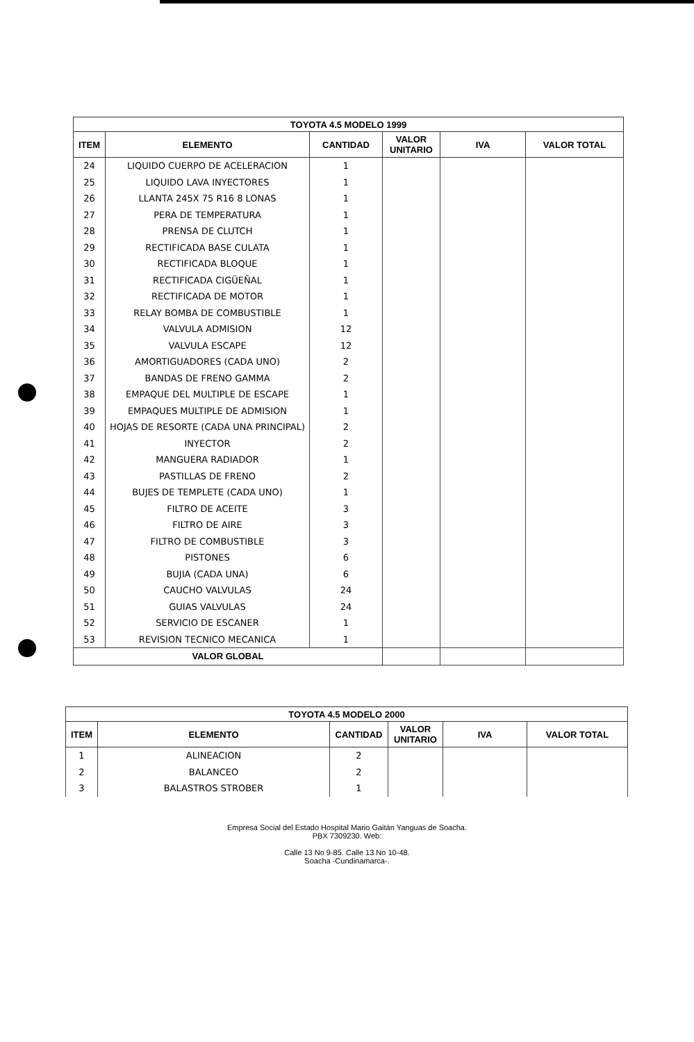| TOYOTA 4.5 MODELO 1999 | | | | | |
| --- | --- | --- | --- | --- | --- |
| ITEM | ELEMENTO | CANTIDAD | VALOR UNITARIO | IVA | VALOR TOTAL |
| 24 | LIQUIDO CUERPO DE ACELERACION | 1 | | | |
| 25 | LIQUIDO LAVA INYECTORES | 1 | | | |
| 26 | LLANTA 245X 75 R16 8 LONAS | 1 | | | |
| 27 | PERA DE TEMPERATURA | 1 | | | |
| 28 | PRENSA DE CLUTCH | 1 | | | |
| 29 | RECTIFICADA BASE CULATA | 1 | | | |
| 30 | RECTIFICADA BLOQUE | 1 | | | |
| 31 | RECTIFICADA CIGÜEÑAL | 1 | | | |
| 32 | RECTIFICADA DE MOTOR | 1 | | | |
| 33 | RELAY BOMBA DE COMBUSTIBLE | 1 | | | |
| 34 | VALVULA ADMISION | 12 | | | |
| 35 | VALVULA ESCAPE | 12 | | | |
| 36 | AMORTIGUADORES (CADA UNO) | 2 | | | |
| 37 | BANDAS DE FRENO GAMMA | 2 | | | |
| 38 | EMPAQUE DEL MULTIPLE DE ESCAPE | 1 | | | |
| 39 | EMPAQUES MULTIPLE DE ADMISION | 1 | | | |
| 40 | HOJAS DE RESORTE (CADA UNA PRINCIPAL) | 2 | | | |
| 41 | INYECTOR | 2 | | | |
| 42 | MANGUERA RADIADOR | 1 | | | |
| 43 | PASTILLAS DE FRENO | 2 | | | |
| 44 | BUJES DE TEMPLETE (CADA UNO) | 1 | | | |
| 45 | FILTRO DE ACEITE | 3 | | | |
| 46 | FILTRO DE AIRE | 3 | | | |
| 47 | FILTRO DE COMBUSTIBLE | 3 | | | |
| 48 | PISTONES | 6 | | | |
| 49 | BUJIA (CADA UNA) | 6 | | | |
| 50 | CAUCHO VALVULAS | 24 | | | |
| 51 | GUIAS VALVULAS | 24 | | | |
| 52 | SERVICIO DE ESCANER | 1 | | | |
| 53 | REVISION TECNICO MECANICA | 1 | | | |
| VALOR GLOBAL | | | | | |
| TOYOTA 4.5 MODELO 2000 | | | | | |
| --- | --- | --- | --- | --- | --- |
| ITEM | ELEMENTO | CANTIDAD | VALOR UNITARIO | IVA | VALOR TOTAL |
| 1 | ALINEACION | 2 | | | |
| 2 | BALANCEO | 2 | | | |
| 3 | BALASTROS STROBER | 1 | | | |
Empresa Social del Estado Hospital Mario Gaitán Yanguas de Soacha.
PBX 7309230. Web:
Calle 13 No 9-85. Calle 13 No 10-48.
Soacha -Cundinamarca-.